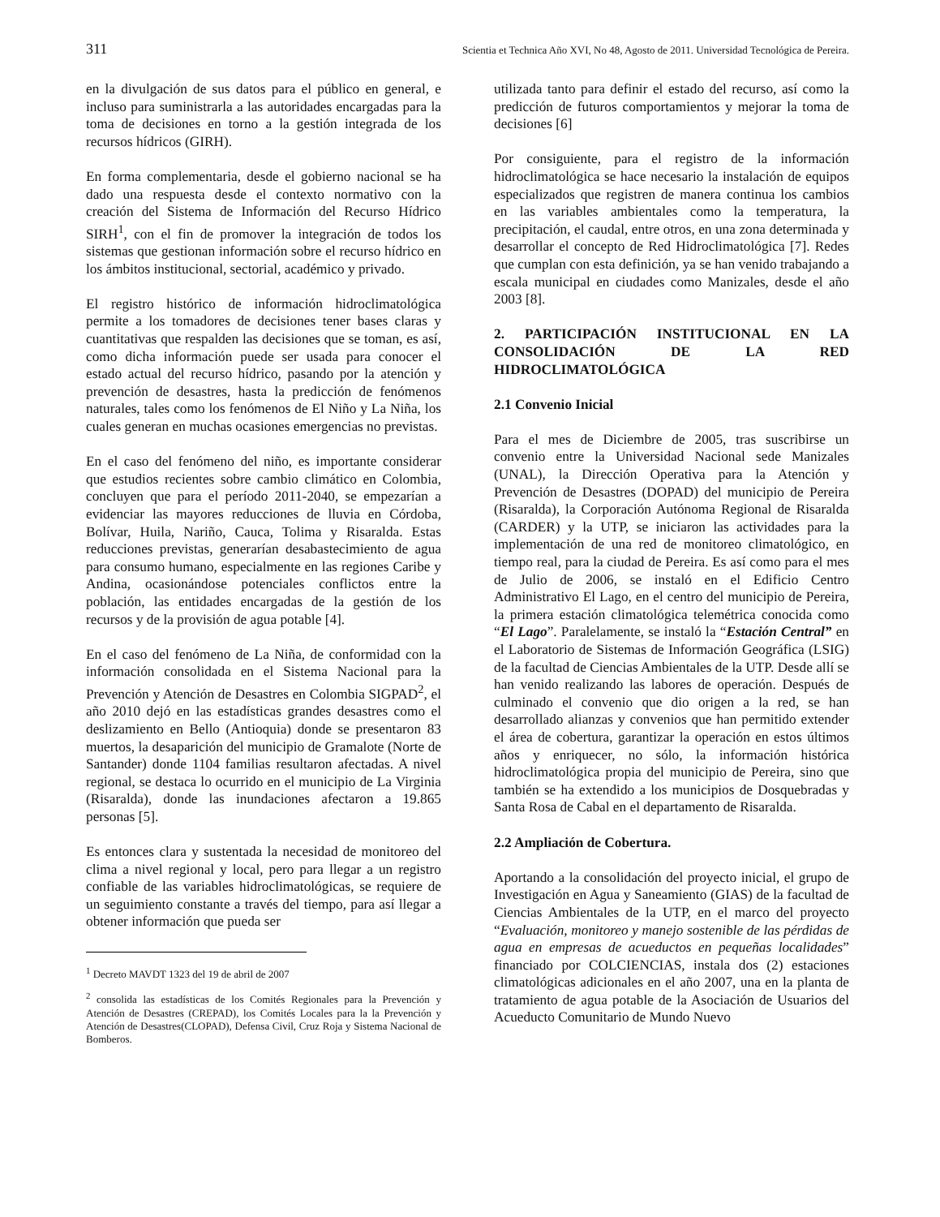311 Scientia et Technica Año XVI, No 48, Agosto de 2011. Universidad Tecnológica de Pereira.
en la divulgación de sus datos para el público en general, e incluso para suministrarla a las autoridades encargadas para la toma de decisiones en torno a la gestión integrada de los recursos hídricos (GIRH).
En forma complementaria, desde el gobierno nacional se ha dado una respuesta desde el contexto normativo con la creación del Sistema de Información del Recurso Hídrico SIRH<sup>1</sup>, con el fin de promover la integración de todos los sistemas que gestionan información sobre el recurso hídrico en los ámbitos institucional, sectorial, académico y privado.
El registro histórico de información hidroclimatológica permite a los tomadores de decisiones tener bases claras y cuantitativas que respalden las decisiones que se toman, es así, como dicha información puede ser usada para conocer el estado actual del recurso hídrico, pasando por la atención y prevención de desastres, hasta la predicción de fenómenos naturales, tales como los fenómenos de El Niño y La Niña, los cuales generan en muchas ocasiones emergencias no previstas.
En el caso del fenómeno del niño, es importante considerar que estudios recientes sobre cambio climático en Colombia, concluyen que para el período 2011-2040, se empezarían a evidenciar las mayores reducciones de lluvia en Córdoba, Bolívar, Huila, Nariño, Cauca, Tolima y Risaralda. Estas reducciones previstas, generarían desabastecimiento de agua para consumo humano, especialmente en las regiones Caribe y Andina, ocasionándose potenciales conflictos entre la población, las entidades encargadas de la gestión de los recursos y de la provisión de agua potable [4].
En el caso del fenómeno de La Niña, de conformidad con la información consolidada en el Sistema Nacional para la Prevención y Atención de Desastres en Colombia SIGPAD<sup>2</sup>, el año 2010 dejó en las estadísticas grandes desastres como el deslizamiento en Bello (Antioquia) donde se presentaron 83 muertos, la desaparición del municipio de Gramalote (Norte de Santander) donde 1104 familias resultaron afectadas. A nivel regional, se destaca lo ocurrido en el municipio de La Virginia (Risaralda), donde las inundaciones afectaron a 19.865 personas [5].
Es entonces clara y sustentada la necesidad de monitoreo del clima a nivel regional y local, pero para llegar a un registro confiable de las variables hidroclimatológicas, se requiere de un seguimiento constante a través del tiempo, para así llegar a obtener información que pueda ser
<sup>1</sup> Decreto MAVDT 1323 del 19 de abril de 2007
<sup>2</sup> consolida las estadísticas de los Comités Regionales para la Prevención y Atención de Desastres (CREPAD), los Comités Locales para la la Prevención y Atención de Desastres(CLOPAD), Defensa Civil, Cruz Roja y Sistema Nacional de Bomberos.
utilizada tanto para definir el estado del recurso, así como la predicción de futuros comportamientos y mejorar la toma de decisiones [6]
Por consiguiente, para el registro de la información hidroclimatológica se hace necesario la instalación de equipos especializados que registren de manera continua los cambios en las variables ambientales como la temperatura, la precipitación, el caudal, entre otros, en una zona determinada y desarrollar el concepto de Red Hidroclimatológica [7]. Redes que cumplan con esta definición, ya se han venido trabajando a escala municipal en ciudades como Manizales, desde el año 2003 [8].
2. PARTICIPACIÓN INSTITUCIONAL EN LA CONSOLIDACIÓN DE LA RED HIDROCLIMATOLÓGICA
2.1 Convenio Inicial
Para el mes de Diciembre de 2005, tras suscribirse un convenio entre la Universidad Nacional sede Manizales (UNAL), la Dirección Operativa para la Atención y Prevención de Desastres (DOPAD) del municipio de Pereira (Risaralda), la Corporación Autónoma Regional de Risaralda (CARDER) y la UTP, se iniciaron las actividades para la implementación de una red de monitoreo climatológico, en tiempo real, para la ciudad de Pereira. Es así como para el mes de Julio de 2006, se instaló en el Edificio Centro Administrativo El Lago, en el centro del municipio de Pereira, la primera estación climatológica telemétrica conocida como “El Lago”. Paralelamente, se instaló la “Estación Central” en el Laboratorio de Sistemas de Información Geográfica (LSIG) de la facultad de Ciencias Ambientales de la UTP. Desde allí se han venido realizando las labores de operación. Después de culminado el convenio que dio origen a la red, se han desarrollado alianzas y convenios que han permitido extender el área de cobertura, garantizar la operación en estos últimos años y enriquecer, no sólo, la información histórica hidroclimatológica propia del municipio de Pereira, sino que también se ha extendido a los municipios de Dosquebradas y Santa Rosa de Cabal en el departamento de Risaralda.
2.2 Ampliación de Cobertura.
Aportando a la consolidación del proyecto inicial, el grupo de Investigación en Agua y Saneamiento (GIAS) de la facultad de Ciencias Ambientales de la UTP, en el marco del proyecto “Evaluación, monitoreo y manejo sostenible de las pérdidas de agua en empresas de acueductos en pequeñas localidades” financiado por COLCIENCIAS, instala dos (2) estaciones climatológicas adicionales en el año 2007, una en la planta de tratamiento de agua potable de la Asociación de Usuarios del Acueducto Comunitario de Mundo Nuevo